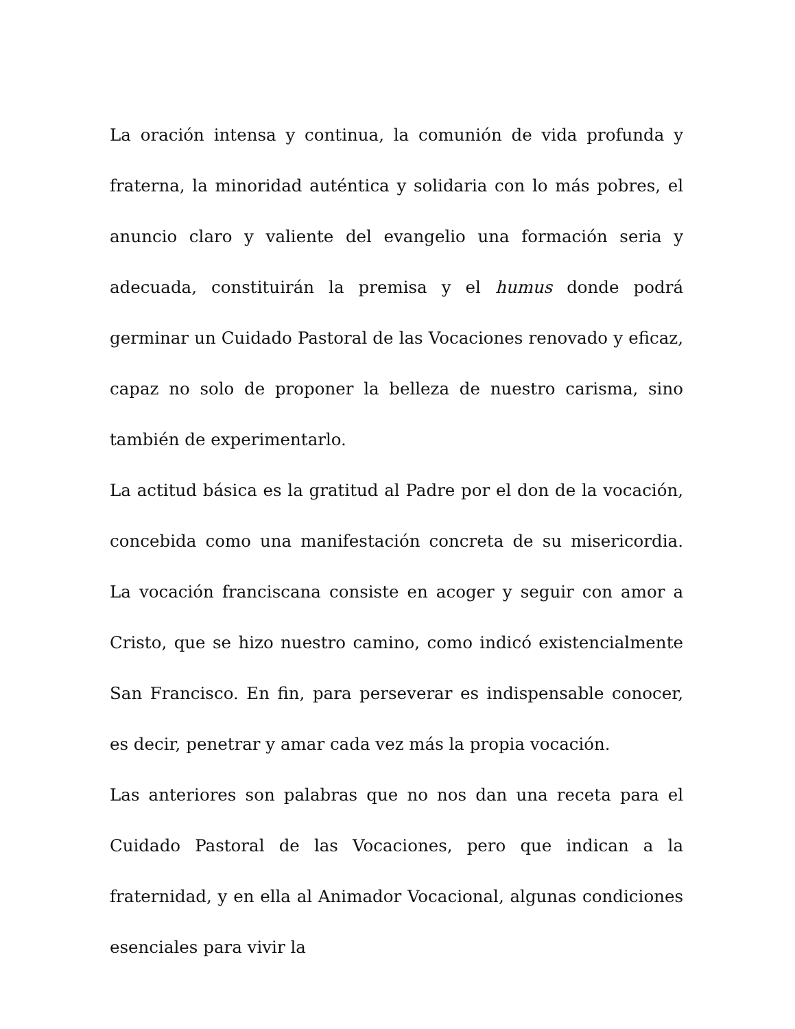La oración intensa y continua, la comunión de vida profunda y fraterna, la minoridad auténtica y solidaria con lo más pobres, el anuncio claro y valiente del evangelio una formación seria y adecuada, constituirán la premisa y el humus donde podrá germinar un Cuidado Pastoral de las Vocaciones renovado y eficaz, capaz no solo de proponer la belleza de nuestro carisma, sino también de experimentarlo.
La actitud básica es la gratitud al Padre por el don de la vocación, concebida como una manifestación concreta de su misericordia. La vocación franciscana consiste en acoger y seguir con amor a Cristo, que se hizo nuestro camino, como indicó existencialmente San Francisco. En fin, para perseverar es indispensable conocer, es decir, penetrar y amar cada vez más la propia vocación.
Las anteriores son palabras que no nos dan una receta para el Cuidado Pastoral de las Vocaciones, pero que indican a la fraternidad, y en ella al Animador Vocacional, algunas condiciones esenciales para vivir la